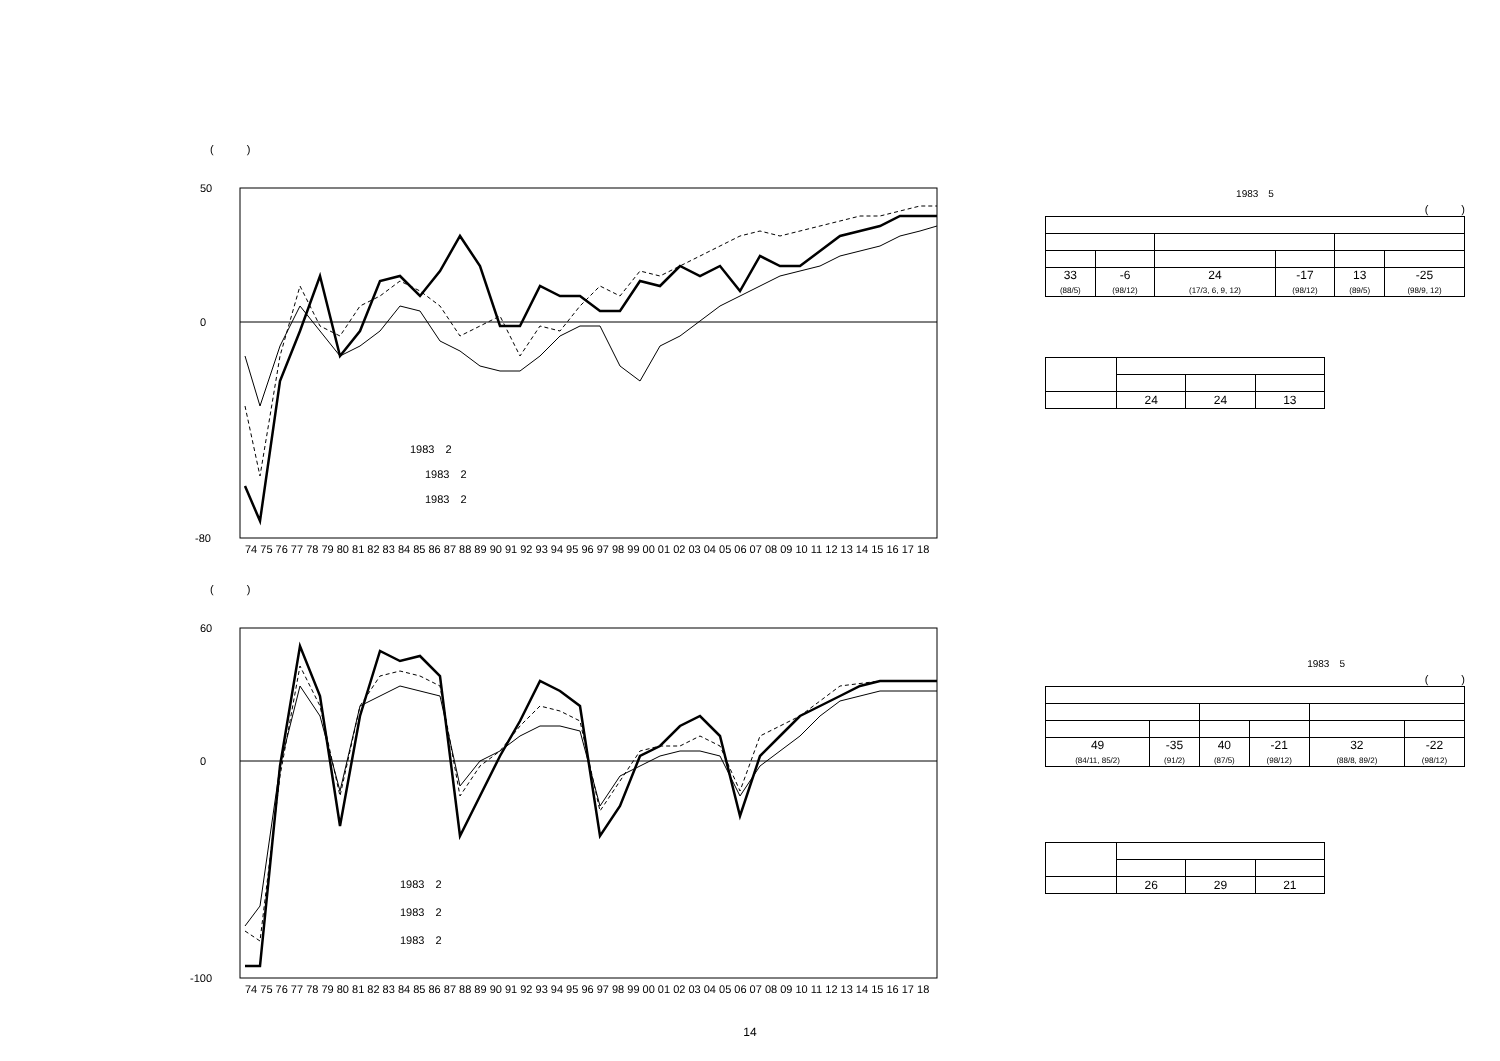(　　　)
50
0
-80
1983　2
1983　2
1983　2
74 75 76 77 78 79 80 81 82 83 84 85 86 87 88 89 90 91 92 93 94 95 96 97 98 99 00 01 02 03 04 05 06 07 08 09 10 11 12 13 14 15 16 17 18
(　　　)
60
0
-100
74 75 76 77 78 79 80 81 82 83 84 85 86 87 88 89 90 91 92 93 94 95 96 97 98 99 00 01 02 03 04 05 06 07 08 09 10 11 12 13 14 15 16 17 18
1983　2
1983　2
1983　2
1983　5
(　　　)
| 33 (88/5) | -6 (98/12) | 24 (17/3, 6, 9, 12) | -17 (98/12) | 13 (89/5) | -25 (98/9, 12) |
| | 24 | 24 | 13 |
1983　5
(　　　)
| 49 (84/11, 85/2) | -35 (91/2) | 40 (87/5) | -21 (98/12) | 32 (88/8, 89/2) | -22 (98/12) |
| | 26 | 29 | 21 |
14